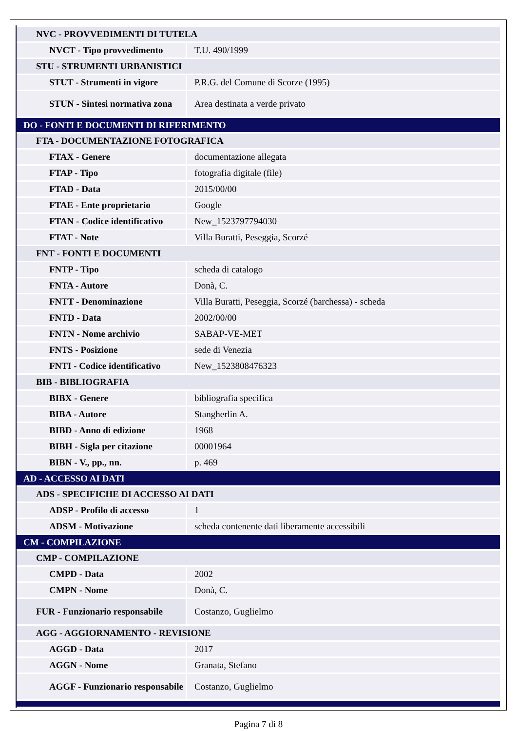| NVC - PROVVEDIMENTI DI TUTELA | |
| NVCT - Tipo provvedimento | T.U. 490/1999 |
| STU - STRUMENTI URBANISTICI | |
| STUT - Strumenti in vigore | P.R.G. del Comune di Scorze (1995) |
| STUN - Sintesi normativa zona | Area destinata a verde privato |
| DO - FONTI E DOCUMENTI DI RIFERIMENTO | |
| FTA - DOCUMENTAZIONE FOTOGRAFICA | |
| FTAX - Genere | documentazione allegata |
| FTAP - Tipo | fotografia digitale (file) |
| FTAD - Data | 2015/00/00 |
| FTAE - Ente proprietario | Google |
| FTAN - Codice identificativo | New_1523797794030 |
| FTAT - Note | Villa Buratti, Peseggia, Scorzé |
| FNT - FONTI E DOCUMENTI | |
| FNTP - Tipo | scheda di catalogo |
| FNTA - Autore | Donà, C. |
| FNTT - Denominazione | Villa Buratti, Peseggia, Scorzé (barchessa) - scheda |
| FNTD - Data | 2002/00/00 |
| FNTN - Nome archivio | SABAP-VE-MET |
| FNTS - Posizione | sede di Venezia |
| FNTI - Codice identificativo | New_1523808476323 |
| BIB - BIBLIOGRAFIA | |
| BIBX - Genere | bibliografia specifica |
| BIBA - Autore | Stangherlin A. |
| BIBD - Anno di edizione | 1968 |
| BIBH - Sigla per citazione | 00001964 |
| BIBN - V., pp., nn. | p. 469 |
| AD - ACCESSO AI DATI | |
| ADS - SPECIFICHE DI ACCESSO AI DATI | |
| ADSP - Profilo di accesso | 1 |
| ADSM - Motivazione | scheda contenente dati liberamente accessibili |
| CM - COMPILAZIONE | |
| CMP - COMPILAZIONE | |
| CMPD - Data | 2002 |
| CMPN - Nome | Donà, C. |
| FUR - Funzionario responsabile | Costanzo, Guglielmo |
| AGG - AGGIORNAMENTO - REVISIONE | |
| AGGD - Data | 2017 |
| AGGN - Nome | Granata, Stefano |
| AGGF - Funzionario responsabile | Costanzo, Guglielmo |
Pagina 7 di 8